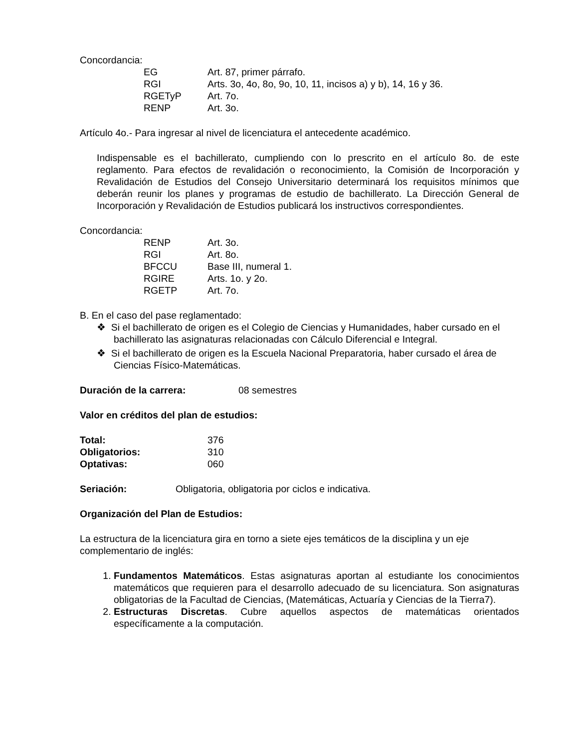Concordancia:
EG Art. 87, primer párrafo.
RGI Arts. 3o, 4o, 8o, 9o, 10, 11, incisos a) y b), 14, 16 y 36.
RGETyP Art. 7o.
RENP Art. 3o.
Artículo 4o.- Para ingresar al nivel de licenciatura el antecedente académico.
Indispensable es el bachillerato, cumpliendo con lo prescrito en el artículo 8o. de este reglamento. Para efectos de revalidación o reconocimiento, la Comisión de Incorporación y Revalidación de Estudios del Consejo Universitario determinará los requisitos mínimos que deberán reunir los planes y programas de estudio de bachillerato. La Dirección General de Incorporación y Revalidación de Estudios publicará los instructivos correspondientes.
Concordancia:
RENP Art. 3o.
RGI Art. 8o.
BFCCU Base III, numeral 1.
RGIRE Arts. 1o. y 2o.
RGETP Art. 7o.
B. En el caso del pase reglamentado:
❖ Si el bachillerato de origen es el Colegio de Ciencias y Humanidades, haber cursado en el bachillerato las asignaturas relacionadas con Cálculo Diferencial e Integral.
❖ Si el bachillerato de origen es la Escuela Nacional Preparatoria, haber cursado el área de Ciencias Físico-Matemáticas.
Duración de la carrera: 08 semestres
Valor en créditos del plan de estudios:
Total: 376
Obligatorios: 310
Optativas: 060
Seriación: Obligatoria, obligatoria por ciclos e indicativa.
Organización del Plan de Estudios:
La estructura de la licenciatura gira en torno a siete ejes temáticos de la disciplina y un eje complementario de inglés:
1. Fundamentos Matemáticos. Estas asignaturas aportan al estudiante los conocimientos matemáticos que requieren para el desarrollo adecuado de su licenciatura. Son asignaturas obligatorias de la Facultad de Ciencias, (Matemáticas, Actuaría y Ciencias de la Tierra7).
2. Estructuras Discretas. Cubre aquellos aspectos de matemáticas orientados específicamente a la computación.